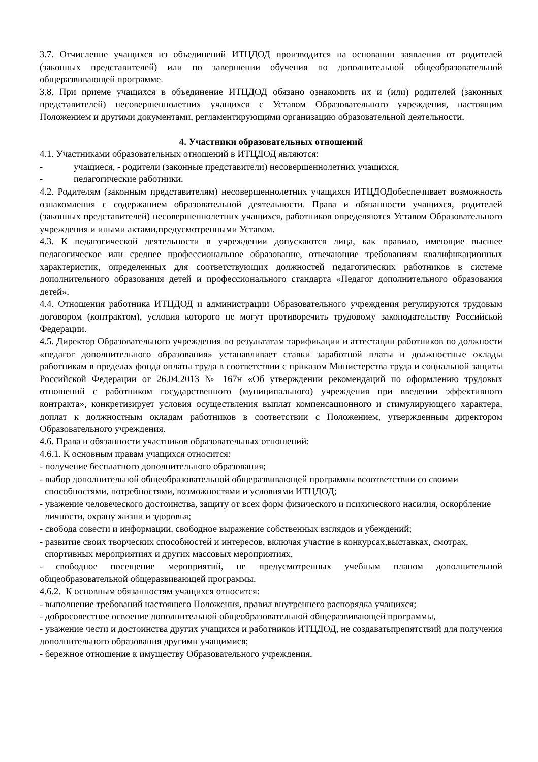3.7. Отчисление учащихся из объединений ИТЦДОД производится на основании заявления от родителей (законных представителей) или по завершении обучения по дополнительной общеобразовательной общеразвивающей программе.
3.8. При приеме учащихся в объединение ИТЦДОД обязано ознакомить их и (или) родителей (законных представителей) несовершеннолетних учащихся с Уставом Образовательного учреждения, настоящим Положением и другими документами, регламентирующими организацию образовательной деятельности.
4. Участники образовательных отношений
4.1. Участниками образовательных отношений в ИТЦДОД являются:
- учащиеся, - родители (законные представители) несовершеннолетних учащихся,
- педагогические работники.
4.2. Родителям (законным представителям) несовершеннолетних учащихся ИТЦДОДобеспечивает возможность ознакомления с содержанием образовательной деятельности. Права и обязанности учащихся, родителей (законных представителей) несовершеннолетних учащихся, работников определяются Уставом Образовательного учреждения и иными актами,предусмотренными Уставом.
4.3. К педагогической деятельности в учреждении допускаются лица, как правило, имеющие высшее педагогическое или среднее профессиональное образование, отвечающие требованиям квалификационных характеристик, определенных для соответствующих должностей педагогических работников в системе дополнительного образования детей и профессионального стандарта «Педагог дополнительного образования детей».
4.4. Отношения работника ИТЦДОД и администрации Образовательного учреждения регулируются трудовым договором (контрактом), условия которого не могут противоречить трудовому законодательству Российской Федерации.
4.5. Директор Образовательного учреждения по результатам тарификации и аттестации работников по должности «педагог дополнительного образования» устанавливает ставки заработной платы и должностные оклады работникам в пределах фонда оплаты труда в соответствии с приказом Министерства труда и социальной защиты Российской Федерации от 26.04.2013 № 167н «Об утверждении рекомендаций по оформлению трудовых отношений с работником государственного (муниципального) учреждения при введении эффективного контракта», конкретизирует условия осуществления выплат компенсационного и стимулирующего характера, доплат к должностным окладам работников в соответствии с Положением, утвержденным директором Образовательного учреждения.
4.6. Права и обязанности участников образовательных отношений:
4.6.1. К основным правам учащихся относится:
- получение бесплатного дополнительного образования;
- выбор дополнительной общеобразовательной общеразвивающей программы всоответствии со своими способностями, потребностями, возможностями и условиями ИТЦДОД;
- уважение человеческого достоинства, защиту от всех форм физического и психического насилия, оскорбление личности, охрану жизни и здоровья;
- свобода совести и информации, свободное выражение собственных взглядов и убеждений;
- развитие своих творческих способностей и интересов, включая участие в конкурсах,выставках, смотрах, спортивных мероприятиях и других массовых мероприятиях,
- свободное посещение мероприятий, не предусмотренных учебным планом дополнительной общеобразовательной общеразвивающей программы.
4.6.2. К основным обязанностям учащихся относится:
- выполнение требований настоящего Положения, правил внутреннего распорядка учащихся;
- добросовестное освоение дополнительной общеобразовательной общеразвивающей программы,
- уважение чести и достоинства других учащихся и работников ИТЦДОД, не создаватьпрепятствий для получения дополнительного образования другими учащимися;
- бережное отношение к имуществу Образовательного учреждения.